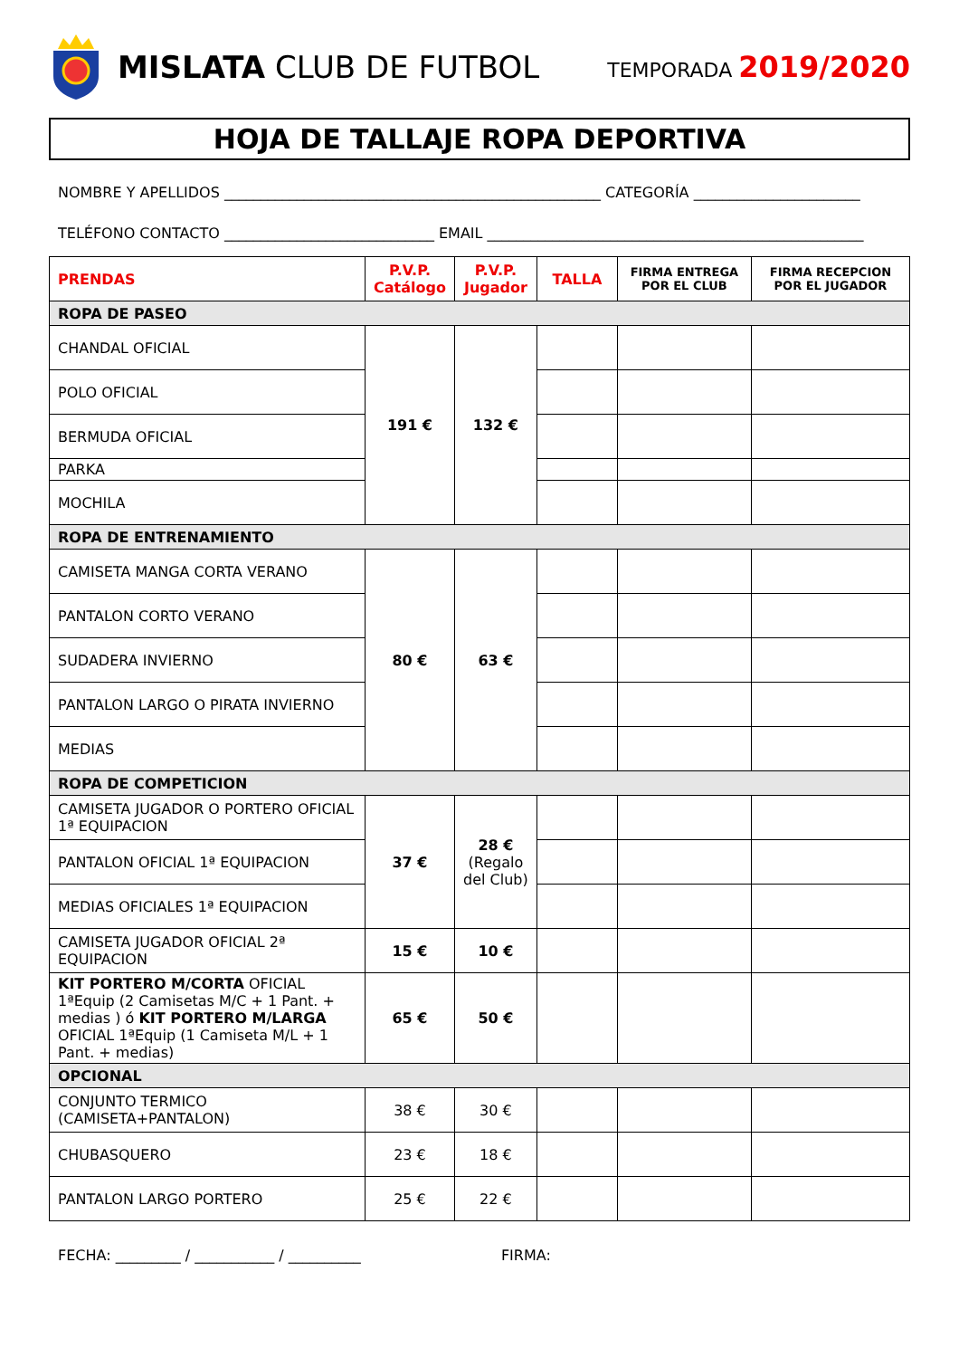MISLATA CLUB DE FUTBOL
TEMPORADA 2019/2020
HOJA DE TALLAJE ROPA DEPORTIVA
NOMBRE Y APELLIDOS ____________________________________________________ CATEGORÍA _______________________
TELÉFONO CONTACTO _____________________________ EMAIL ____________________________________________________
| PRENDAS | P.V.P. Catálogo | P.V.P. Jugador | TALLA | FIRMA ENTREGA POR EL CLUB | FIRMA RECEPCION POR EL JUGADOR |
| --- | --- | --- | --- | --- | --- |
| ROPA DE PASEO | | | | | |
| CHANDAL OFICIAL | 191 € | 132 € | | | |
| POLO OFICIAL | | | | | |
| BERMUDA OFICIAL | | | | | |
| PARKA | | | | | |
| MOCHILA | | | | | |
| ROPA DE ENTRENAMIENTO | | | | | |
| CAMISETA MANGA CORTA VERANO | 80 € | 63 € | | | |
| PANTALON CORTO VERANO | | | | | |
| SUDADERA INVIERNO | | | | | |
| PANTALON LARGO O PIRATA INVIERNO | | | | | |
| MEDIAS | | | | | |
| ROPA DE COMPETICION | | | | | |
| CAMISETA JUGADOR O PORTERO OFICIAL 1ª EQUIPACION | 37 € | 28 € (Regalo del Club) | | | |
| PANTALON OFICIAL 1ª EQUIPACION | | | | | |
| MEDIAS OFICIALES 1ª EQUIPACION | | | | | |
| CAMISETA JUGADOR OFICIAL 2ª EQUIPACION | 15 € | 10 € | | | |
| KIT PORTERO M/CORTA OFICIAL 1ªEquip (2 Camisetas M/C + 1 Pant. + medias ) ó KIT PORTERO M/LARGA OFICIAL 1ªEquip (1 Camiseta M/L + 1 Pant. + medias) | 65 € | 50 € | | | |
| OPCIONAL | | | | | |
| CONJUNTO TERMICO (CAMISETA+PANTALON) | 38 € | 30 € | | | |
| CHUBASQUERO | 23 € | 18 € | | | |
| PANTALON LARGO PORTERO | 25 € | 22 € | | | |
FECHA: _________ / ___________ / __________ FIRMA: